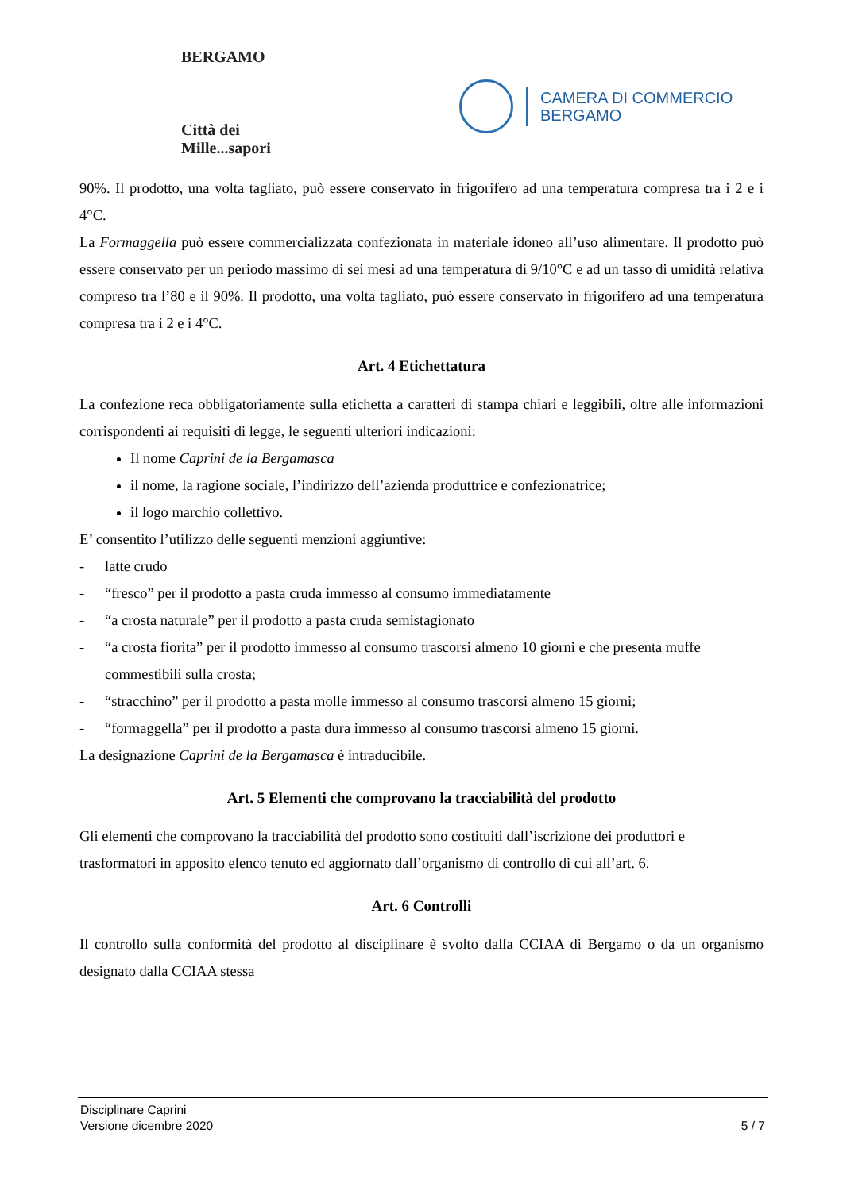BERGAMO
Città dei Mille...sapori
CAMERA DI COMMERCIO
BERGAMO
90%. Il prodotto, una volta tagliato, può essere conservato in frigorifero ad una temperatura compresa tra i 2 e i 4°C.
La Formaggella può essere commercializzata confezionata in materiale idoneo all’uso alimentare. Il prodotto può essere conservato per un periodo massimo di sei mesi ad una temperatura di 9/10°C e ad un tasso di umidità relativa compreso tra l’80 e il 90%. Il prodotto, una volta tagliato, può essere conservato in frigorifero ad una temperatura compresa tra i 2 e i 4°C.
Art. 4 Etichettatura
La confezione reca obbligatoriamente sulla etichetta a caratteri di stampa chiari e leggibili, oltre alle informazioni corrispondenti ai requisiti di legge, le seguenti ulteriori indicazioni:
Il nome Caprini de la Bergamasca
il nome, la ragione sociale, l’indirizzo dell’azienda produttrice e confezionatrice;
il logo marchio collettivo.
E’ consentito l’utilizzo delle seguenti menzioni aggiuntive:
- latte crudo
- “fresco” per il prodotto a pasta cruda immesso al consumo immediatamente
- “a crosta naturale” per il prodotto a pasta cruda semistagionato
- “a crosta fiorita” per il prodotto immesso al consumo trascorsi almeno 10 giorni e che presenta muffe commestibili sulla crosta;
- “stracchino” per il prodotto a pasta molle immesso al consumo trascorsi almeno 15 giorni;
- “formaggella” per il prodotto a pasta dura immesso al consumo trascorsi almeno 15 giorni.
La designazione Caprini de la Bergamasca è intraducibile.
Art. 5 Elementi che comprovano la tracciabilità del prodotto
Gli elementi che comprovano la tracciabilità del prodotto sono costituiti dall’iscrizione dei produttori e trasformatori in apposito elenco tenuto ed aggiornato dall’organismo di controllo di cui all’art. 6.
Art. 6 Controlli
Il controllo sulla conformità del prodotto al disciplinare è svolto dalla CCIAA di Bergamo o da un organismo designato dalla CCIAA stessa
Disciplinare Caprini
Versione dicembre 2020 5 / 7